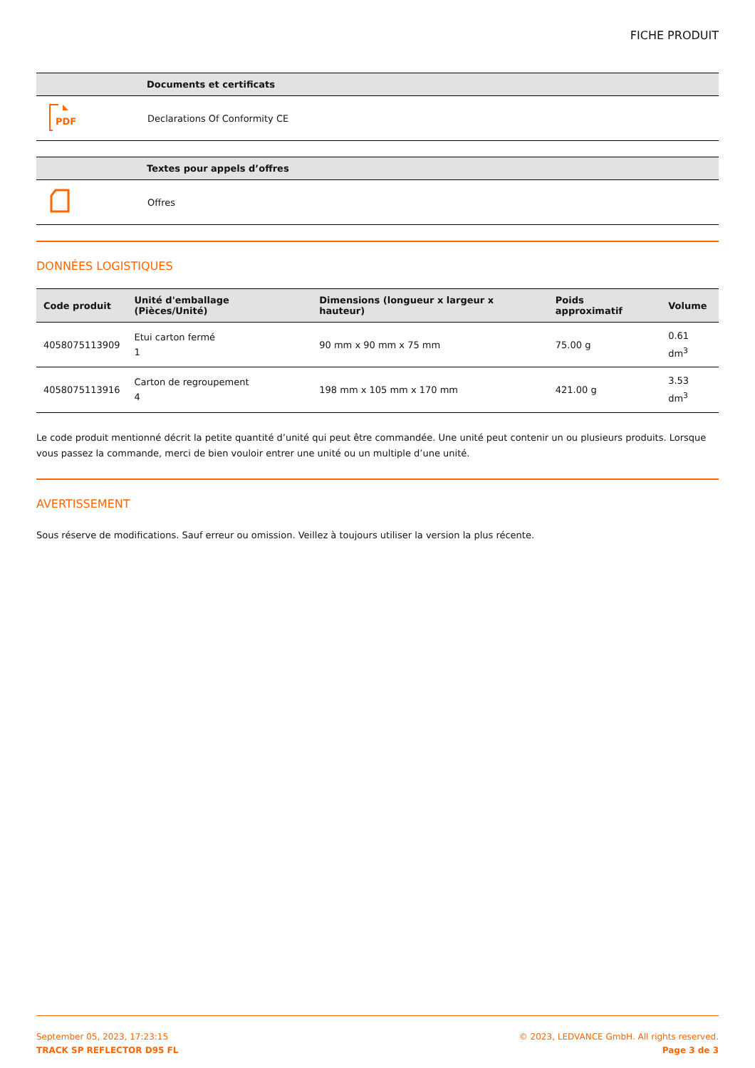FICHE PRODUIT
| | Documents et certificats |
| --- | --- |
| PDF | Declarations Of Conformity CE |
| | Textes pour appels d’offres |
| --- | --- |
| | Offres |
DONNÉES LOGISTIQUES
| Code produit | Unité d'emballage (Pièces/Unité) | Dimensions (longueur x largeur x hauteur) | Poids approximatif | Volume |
| --- | --- | --- | --- | --- |
| 4058075113909 | Etui carton fermé 1 | 90 mm x 90 mm x 75 mm | 75.00 g | 0.61 dm<sup>3</sup> |
| 4058075113916 | Carton de regroupement 4 | 198 mm x 105 mm x 170 mm | 421.00 g | 3.53 dm<sup>3</sup> |
Le code produit mentionné décrit la petite quantité d’unité qui peut être commandée. Une unité peut contenir un ou plusieurs produits. Lorsque vous passez la commande, merci de bien vouloir entrer une unité ou un multiple d’une unité.
AVERTISSEMENT
Sous réserve de modifications. Sauf erreur ou omission. Veillez à toujours utiliser la version la plus récente.
September 05, 2023, 17:23:15
TRACK SP REFLECTOR D95 FL
© 2023, LEDVANCE GmbH. All rights reserved.
Page 3 de 3